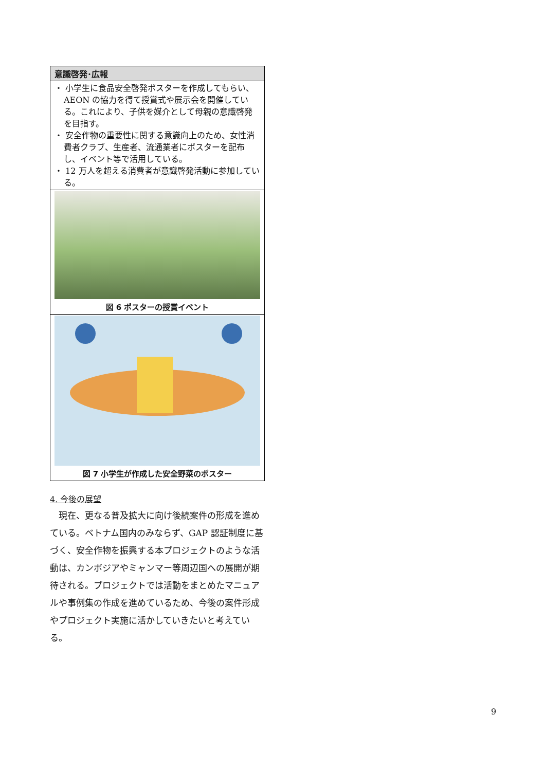| 意識啓発･広報 |
| --- |
| ・ 小学生に食品安全啓発ポスターを作成してもらい、AEON の協力を得て授賞式や展示会を開催している。これにより、子供を媒介として母親の意識啓発を目指す。 ・ 安全作物の重要性に関する意識向上のため、女性消費者クラブ、生産者、流通業者にポスターを配布し、イベント等で活用している。 ・ 12 万人を超える消費者が意識啓発活動に参加している。 |
| 図 6 ポスターの授賞イベント |
| 図 7 小学生が作成した安全野菜のポスター |
4. 今後の展望
現在、更なる普及拡大に向け後続案件の形成を進めている。ベトナム国内のみならず、GAP 認証制度に基づく、安全作物を振興する本プロジェクトのような活動は、カンボジアやミャンマー等周辺国への展開が期待される。プロジェクトでは活動をまとめたマニュアルや事例集の作成を進めているため、今後の案件形成やプロジェクト実施に活かしていきたいと考えている。
9